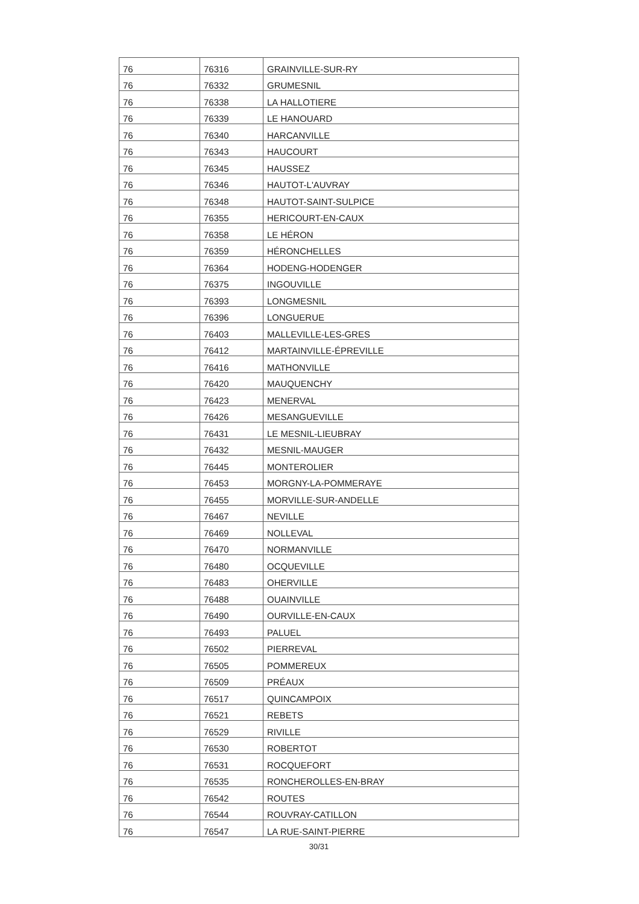| 76 | 76316 | GRAINVILLE-SUR-RY |
| 76 | 76332 | GRUMESNIL |
| 76 | 76338 | LA HALLOTIERE |
| 76 | 76339 | LE HANOUARD |
| 76 | 76340 | HARCANVILLE |
| 76 | 76343 | HAUCOURT |
| 76 | 76345 | HAUSSEZ |
| 76 | 76346 | HAUTOT-L'AUVRAY |
| 76 | 76348 | HAUTOT-SAINT-SULPICE |
| 76 | 76355 | HERICOURT-EN-CAUX |
| 76 | 76358 | LE HÉRON |
| 76 | 76359 | HÉRONCHELLES |
| 76 | 76364 | HODENG-HODENGER |
| 76 | 76375 | INGOUVILLE |
| 76 | 76393 | LONGMESNIL |
| 76 | 76396 | LONGUERUE |
| 76 | 76403 | MALLEVILLE-LES-GRES |
| 76 | 76412 | MARTAINVILLE-ÉPREVILLE |
| 76 | 76416 | MATHONVILLE |
| 76 | 76420 | MAUQUENCHY |
| 76 | 76423 | MENERVAL |
| 76 | 76426 | MESANGUEVILLE |
| 76 | 76431 | LE MESNIL-LIEUBRAY |
| 76 | 76432 | MESNIL-MAUGER |
| 76 | 76445 | MONTEROLIER |
| 76 | 76453 | MORGNY-LA-POMMERAYE |
| 76 | 76455 | MORVILLE-SUR-ANDELLE |
| 76 | 76467 | NEVILLE |
| 76 | 76469 | NOLLEVAL |
| 76 | 76470 | NORMANVILLE |
| 76 | 76480 | OCQUEVILLE |
| 76 | 76483 | OHERVILLE |
| 76 | 76488 | OUAINVILLE |
| 76 | 76490 | OURVILLE-EN-CAUX |
| 76 | 76493 | PALUEL |
| 76 | 76502 | PIERREVAL |
| 76 | 76505 | POMMEREUX |
| 76 | 76509 | PRÉAUX |
| 76 | 76517 | QUINCAMPOIX |
| 76 | 76521 | REBETS |
| 76 | 76529 | RIVILLE |
| 76 | 76530 | ROBERTOT |
| 76 | 76531 | ROCQUEFORT |
| 76 | 76535 | RONCHEROLLES-EN-BRAY |
| 76 | 76542 | ROUTES |
| 76 | 76544 | ROUVRAY-CATILLON |
| 76 | 76547 | LA RUE-SAINT-PIERRE |
30/31